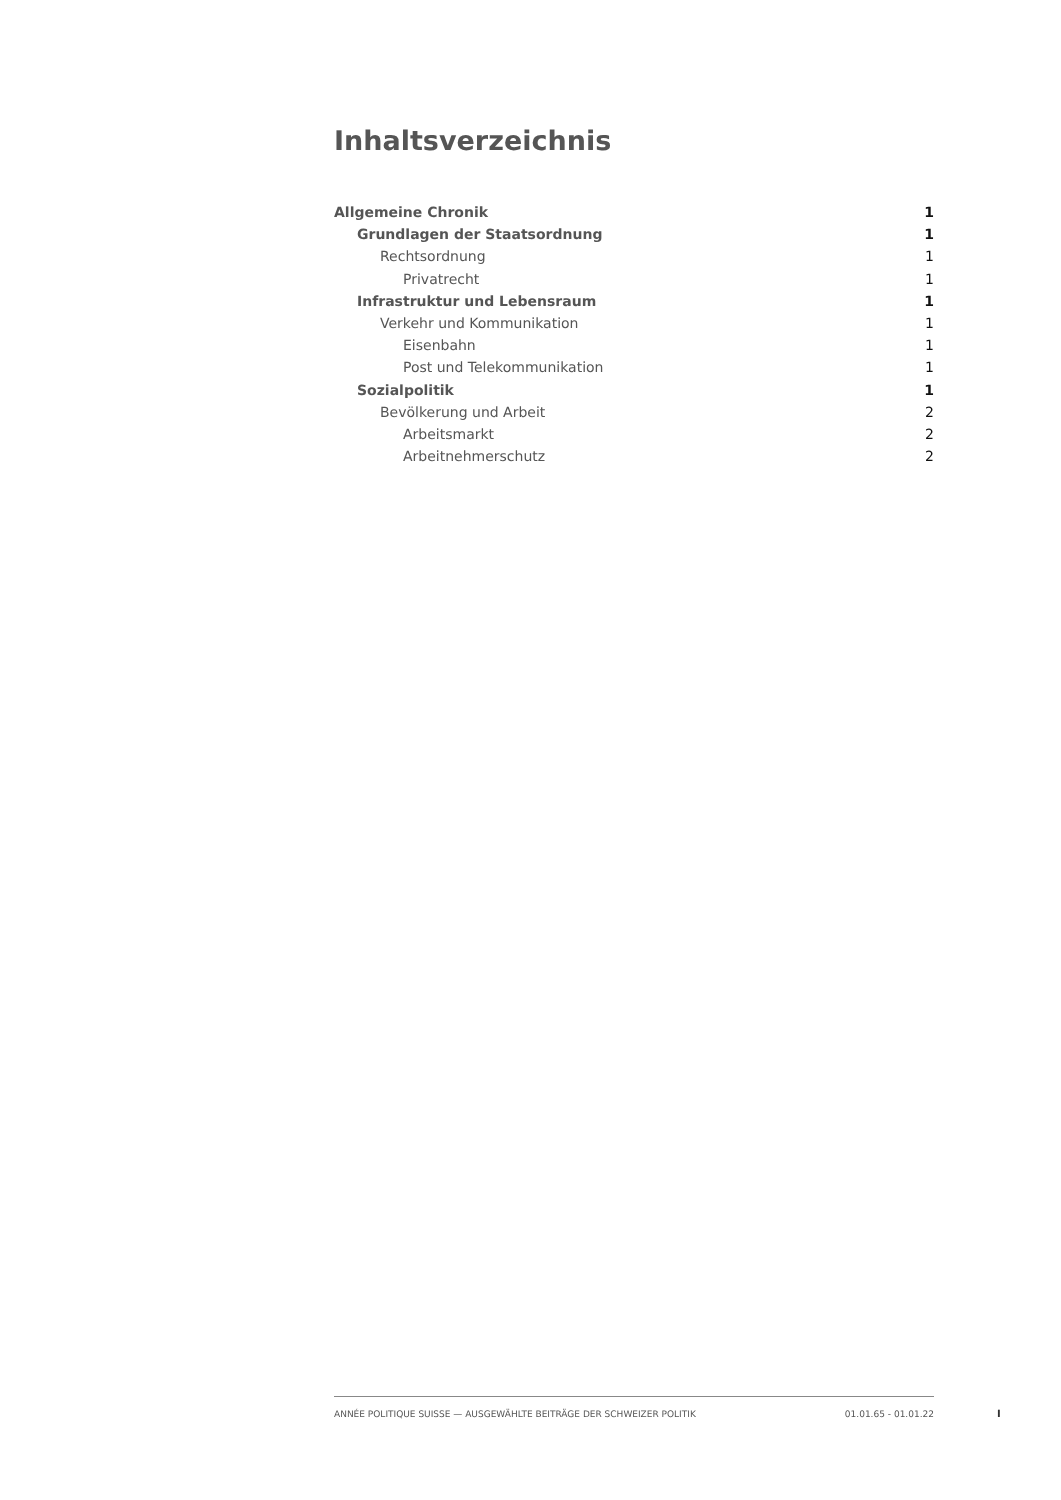Inhaltsverzeichnis
Allgemeine Chronik 1
Grundlagen der Staatsordnung 1
Rechtsordnung 1
Privatrecht 1
Infrastruktur und Lebensraum 1
Verkehr und Kommunikation 1
Eisenbahn 1
Post und Telekommunikation 1
Sozialpolitik 1
Bevölkerung und Arbeit 2
Arbeitsmarkt 2
Arbeitnehmerschutz 2
ANNÉE POLITIQUE SUISSE — AUSGEWÄHLTE BEITRÄGE DER SCHWEIZER POLITIK 01.01.65 - 01.01.22
I